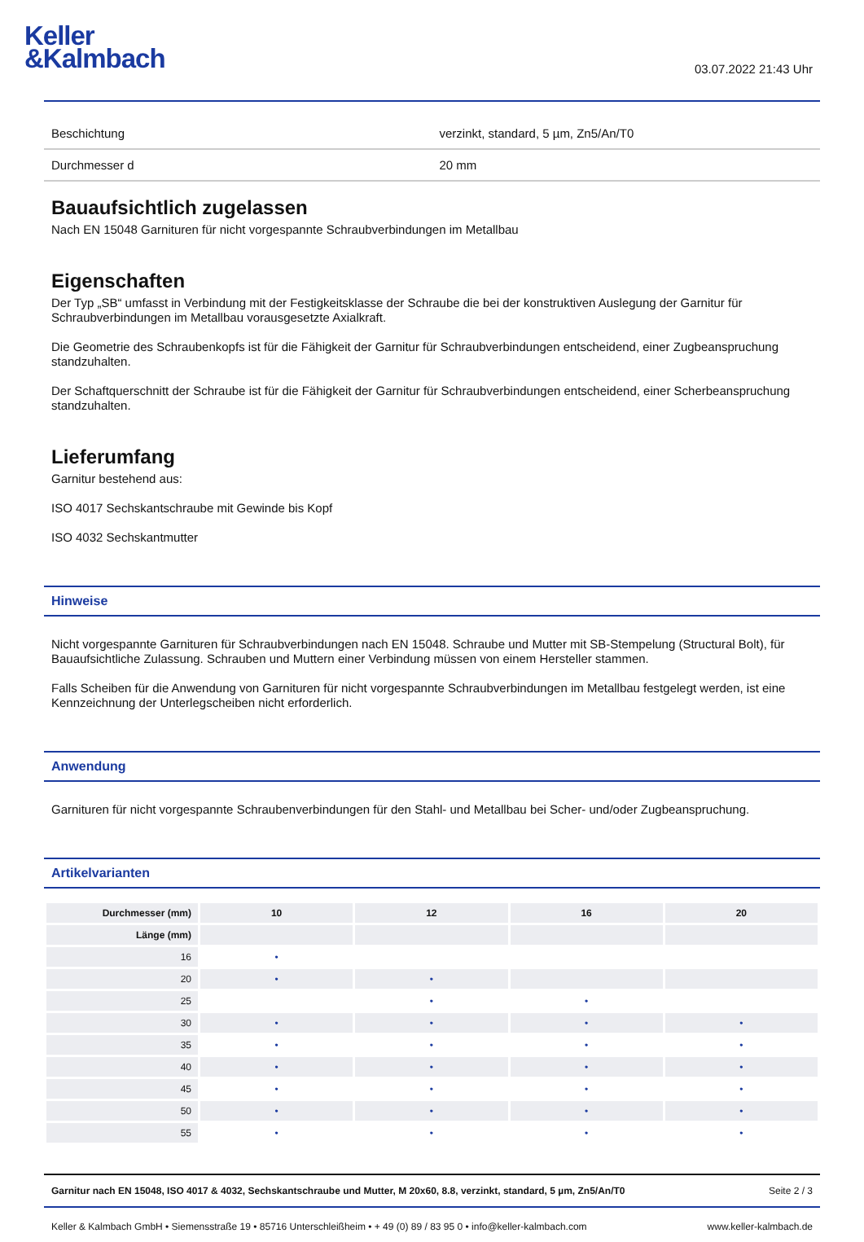Keller
&Kalmbach
03.07.2022 21:43 Uhr
| Beschichtung | verzinkt, standard, 5 µm, Zn5/An/T0 |
| Durchmesser d | 20 mm |
Bauaufsichtlich zugelassen
Nach EN 15048 Garnituren für nicht vorgespannte Schraubverbindungen im Metallbau
Eigenschaften
Der Typ „SB“ umfasst in Verbindung mit der Festigkeitsklasse der Schraube die bei der konstruktiven Auslegung der Garnitur für Schraubverbindungen im Metallbau vorausgesetzte Axialkraft.
Die Geometrie des Schraubenkopfs ist für die Fähigkeit der Garnitur für Schraubverbindungen entscheidend, einer Zugbeanspruchung standzuhalten.
Der Schaftquerschnitt der Schraube ist für die Fähigkeit der Garnitur für Schraubverbindungen entscheidend, einer Scherbeanspruchung standzuhalten.
Lieferumfang
Garnitur bestehend aus:
ISO 4017 Sechskantschraube mit Gewinde bis Kopf
ISO 4032 Sechskantmutter
Hinweise
Nicht vorgespannte Garnituren für Schraubverbindungen nach EN 15048. Schraube und Mutter mit SB-Stempelung (Structural Bolt), für Bauaufsichtliche Zulassung. Schrauben und Muttern einer Verbindung müssen von einem Hersteller stammen.
Falls Scheiben für die Anwendung von Garnituren für nicht vorgespannte Schraubverbindungen im Metallbau festgelegt werden, ist eine Kennzeichnung der Unterlegscheiben nicht erforderlich.
Anwendung
Garnituren für nicht vorgespannte Schraubenverbindungen für den Stahl- und Metallbau bei Scher- und/oder Zugbeanspruchung.
Artikelvarianten
| Durchmesser (mm) | 10 | 12 | 16 | 20 |
| --- | --- | --- | --- | --- |
| Länge (mm) | | | | |
| 16 | • | | | |
| 20 | • | • | | |
| 25 | | • | • | |
| 30 | • | • | • | • |
| 35 | • | • | • | • |
| 40 | • | • | • | • |
| 45 | • | • | • | • |
| 50 | • | • | • | • |
| 55 | • | • | • | • |
Garnitur nach EN 15048, ISO 4017 & 4032, Sechskantschraube und Mutter, M 20x60, 8.8, verzinkt, standard, 5 µm, Zn5/An/T0 Seite 2 / 3
Keller & Kalmbach GmbH • Siemensstraße 19 • 85716 Unterschleißheim • + 49 (0) 89 / 83 95 0 • info@keller-kalmbach.com www.keller-kalmbach.de